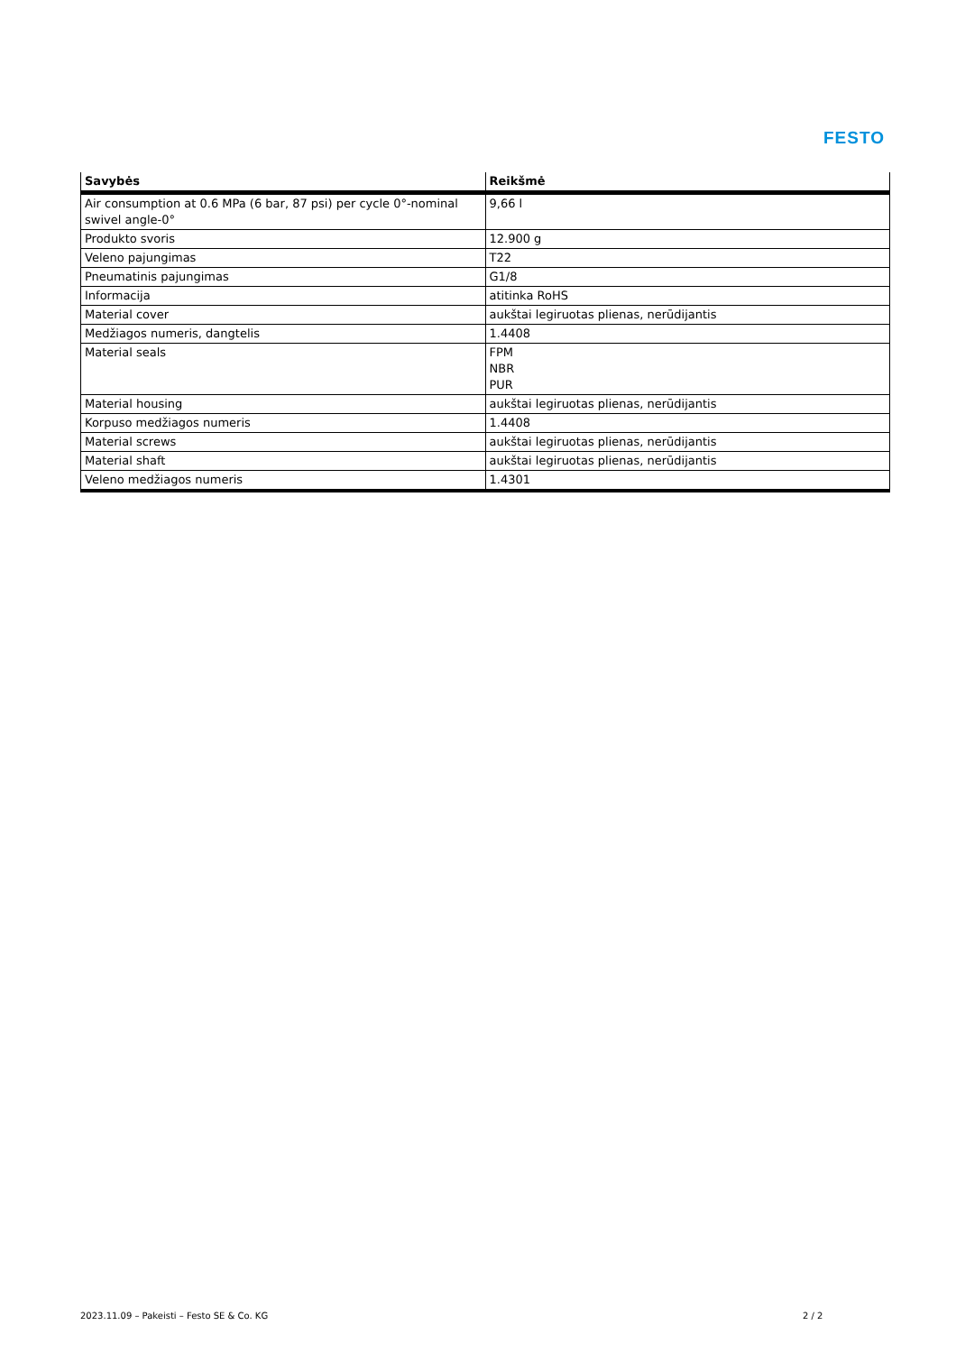FESTO
| Savybės | Reikšmė |
| --- | --- |
| Air consumption at 0.6 MPa (6 bar, 87 psi) per cycle 0°-nominal swivel angle-0° | 9,66 l |
| Produkto svoris | 12.900 g |
| Veleno pajungimas | T22 |
| Pneumatinis pajungimas | G1/8 |
| Informacija | atitinka RoHS |
| Material cover | aukštai legiruotas plienas, nerūdijantis |
| Medžiagos numeris, dangtelis | 1.4408 |
| Material seals | FPM NBR PUR |
| Material housing | aukštai legiruotas plienas, nerūdijantis |
| Korpuso medžiagos numeris | 1.4408 |
| Material screws | aukštai legiruotas plienas, nerūdijantis |
| Material shaft | aukštai legiruotas plienas, nerūdijantis |
| Veleno medžiagos numeris | 1.4301 |
2023.11.09 – Pakeisti – Festo SE & Co. KG
2 / 2